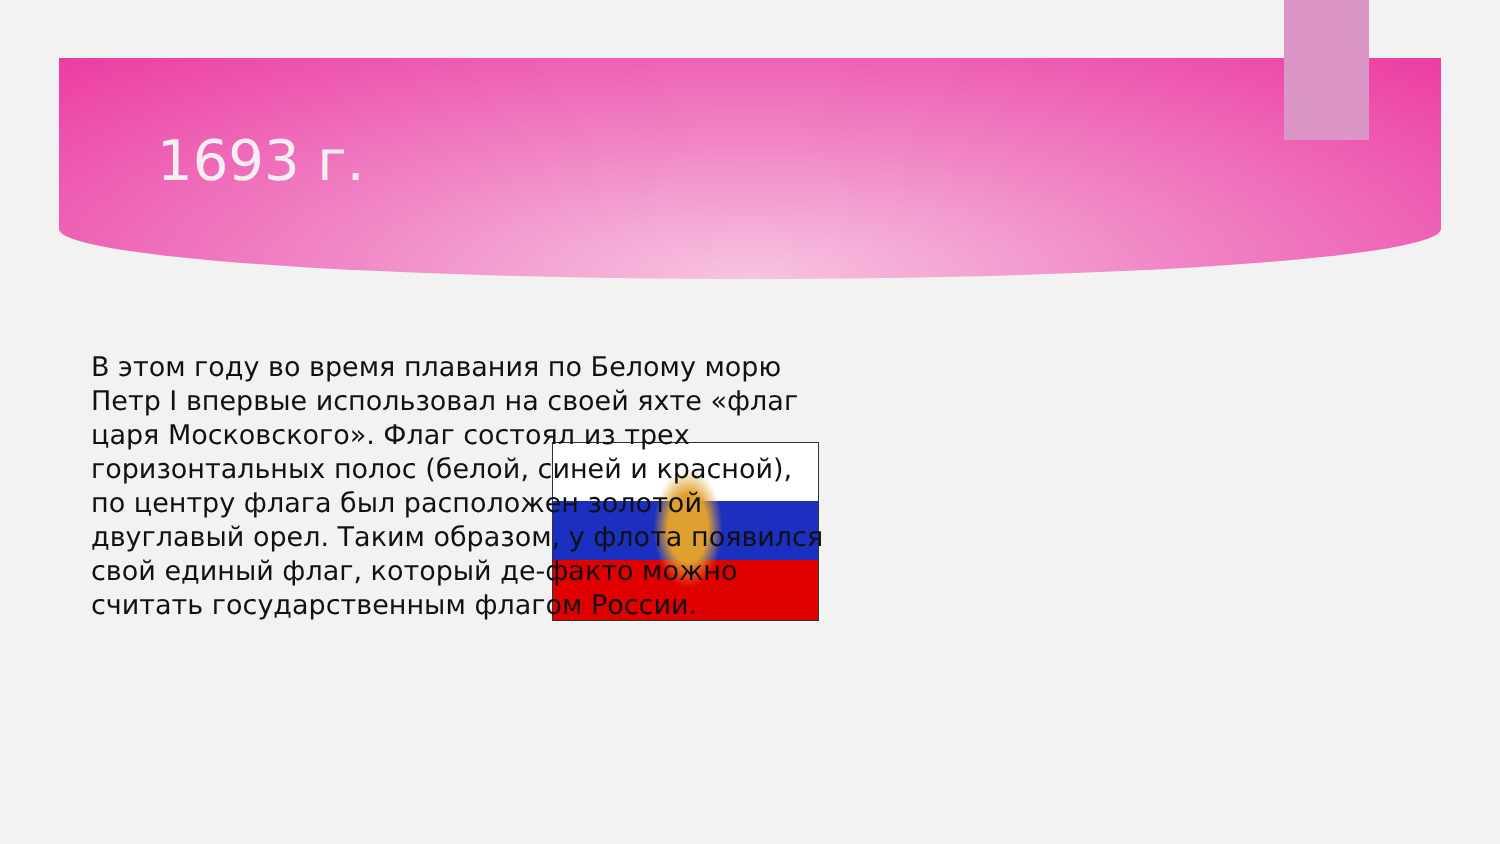1693 г.
В этом году во время плавания по Белому морю Петр I впервые использовал на своей яхте «флаг царя Московского». Флаг состоял из трех горизонтальных полос (белой, синей и красной), по центру флага был расположен золотой двуглавый орел. Таким образом, у флота появился свой единый флаг, который де-факто можно считать государственным флагом России.